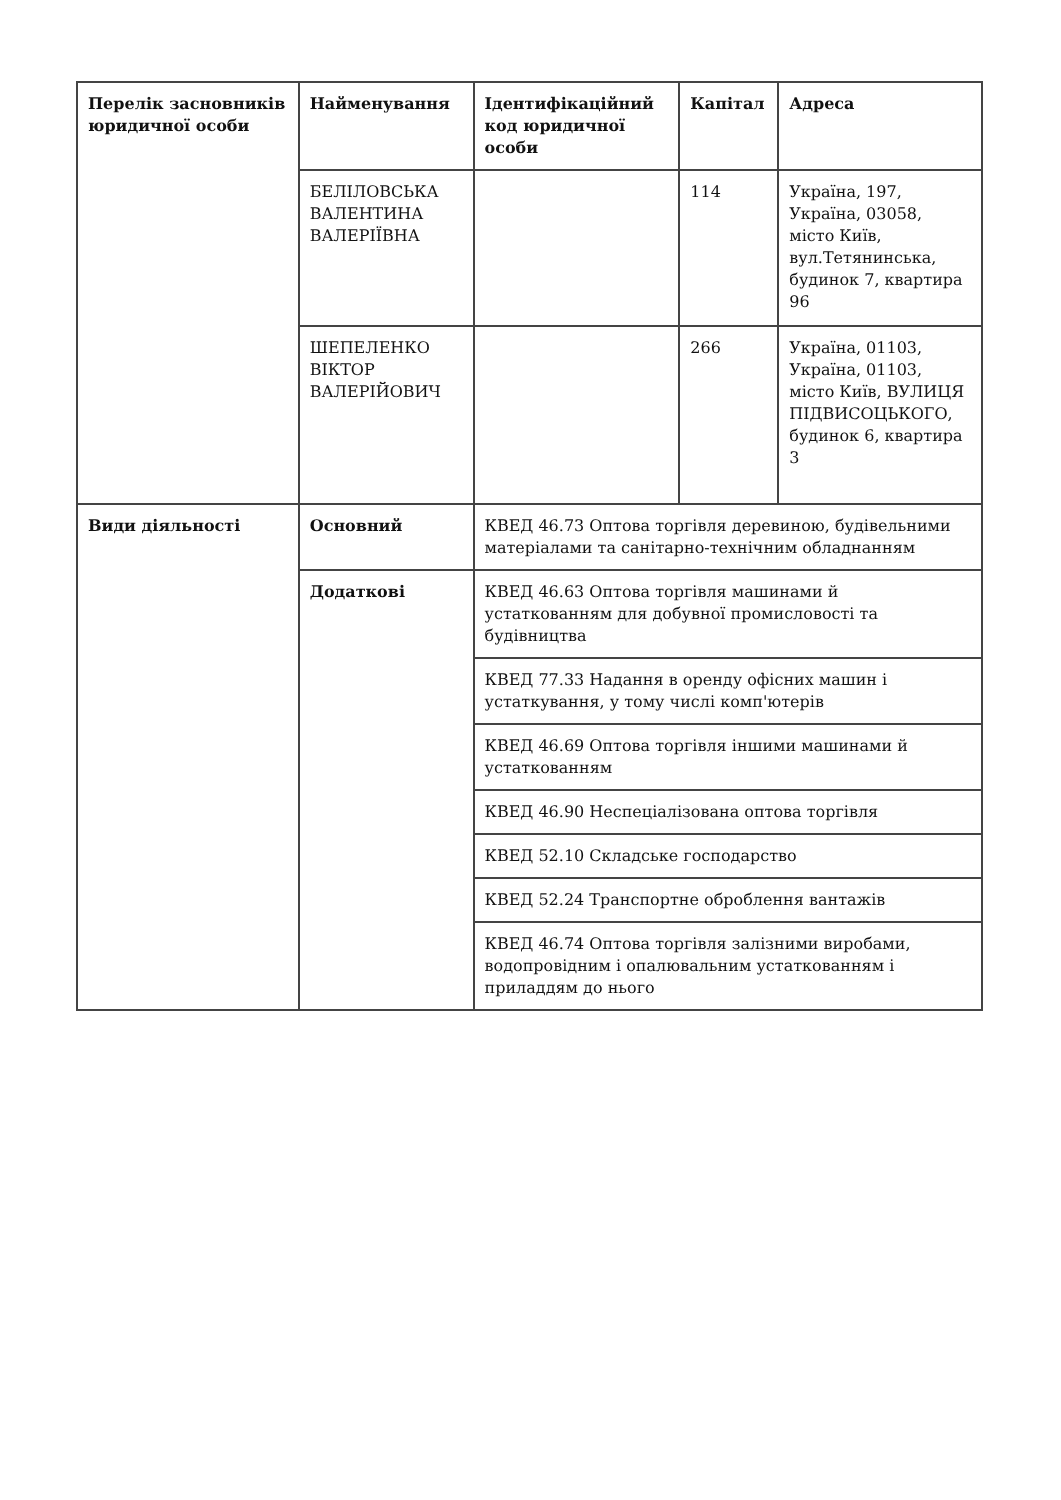| Перелік засновників юридичної особи | Найменування | Ідентифікаційний код юридичної особи | Капітал | Адреса |
| --- | --- | --- | --- | --- |
| | БЕЛІЛОВСЬКА ВАЛЕНТИНА ВАЛЕРІЇВНА | | 114 | Україна, 197, Україна, 03058, місто Київ, вул.Тетянинська, будинок 7, квартира 96 |
| | ШЕПЕЛЕНКО ВІКТОР ВАЛЕРІЙОВИЧ | | 266 | Україна, 01103, Україна, 01103, місто Київ, ВУЛИЦЯ ПІДВИСОЦЬКОГО, будинок 6, квартира 3 |
| Види діяльності | Основний | КВЕД 46.73 Оптова торгівля деревиною, будівельними матеріалами та санітарно-технічним обладнанням | | |
| | Додаткові | КВЕД 46.63 Оптова торгівля машинами й устаткованням для добувної промисловості та будівництва | | |
| | | КВЕД 77.33 Надання в оренду офісних машин і устаткування, у тому числі комп'ютерів | | |
| | | КВЕД 46.69 Оптова торгівля іншими машинами й устаткованням | | |
| | | КВЕД 46.90 Неспеціалізована оптова торгівля | | |
| | | КВЕД 52.10 Складське господарство | | |
| | | КВЕД 52.24 Транспортне оброблення вантажів | | |
| | | КВЕД 46.74 Оптова торгівля залізними виробами, водопровідним і опалювальним устаткованням і приладдям до нього | | |